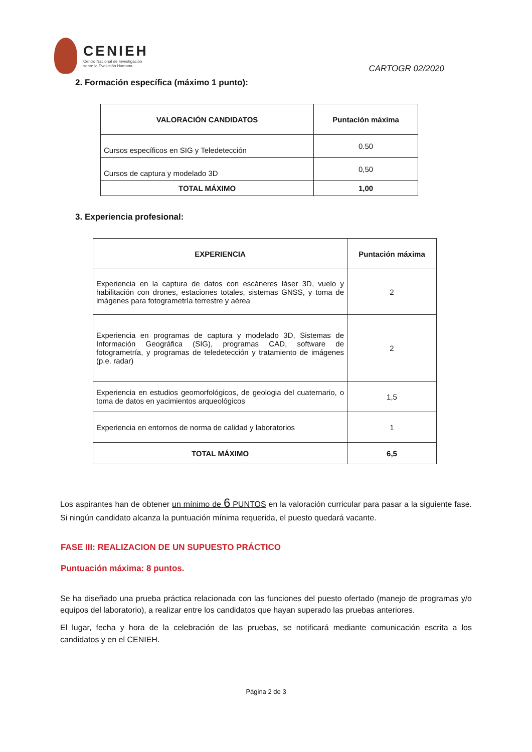CENIEH
Centro Nacional de Investigación
sobre la Evolución Humana
CARTOGR 02/2020
2. Formación específica (máximo 1 punto):
| VALORACIÓN CANDIDATOS | Puntación máxima |
| --- | --- |
| Cursos específicos en SIG y Teledetección | 0.50 |
| Cursos de captura y modelado 3D | 0,50 |
| TOTAL MÁXIMO | 1,00 |
3. Experiencia profesional:
| EXPERIENCIA | Puntación máxima |
| --- | --- |
| Experiencia en la captura de datos con escáneres láser 3D, vuelo y habilitación con drones, estaciones totales, sistemas GNSS, y toma de imágenes para fotogrametría terrestre y aérea | 2 |
| Experiencia en programas de captura y modelado 3D, Sistemas de Información Geográfica (SIG), programas CAD, software de fotogrametría, y programas de teledetección y tratamiento de imágenes (p.e. radar) | 2 |
| Experiencia en estudios geomorfológicos, de geologia del cuaternario, o toma de datos en yacimientos arqueológicos | 1,5 |
| Experiencia en entornos de norma de calidad y laboratorios | 1 |
| TOTAL MÁXIMO | 6,5 |
Los aspirantes han de obtener un mínimo de 6 PUNTOS en la valoración curricular para pasar a la siguiente fase. Si ningún candidato alcanza la puntuación mínima requerida, el puesto quedará vacante.
FASE III: REALIZACION DE UN SUPUESTO PRÁCTICO
Puntuación máxima: 8 puntos.
Se ha diseñado una prueba práctica relacionada con las funciones del puesto ofertado (manejo de programas y/o equipos del laboratorio), a realizar entre los candidatos que hayan superado las pruebas anteriores.
El lugar, fecha y hora de la celebración de las pruebas, se notificará mediante comunicación escrita a los candidatos y en el CENIEH.
Página 2 de 3